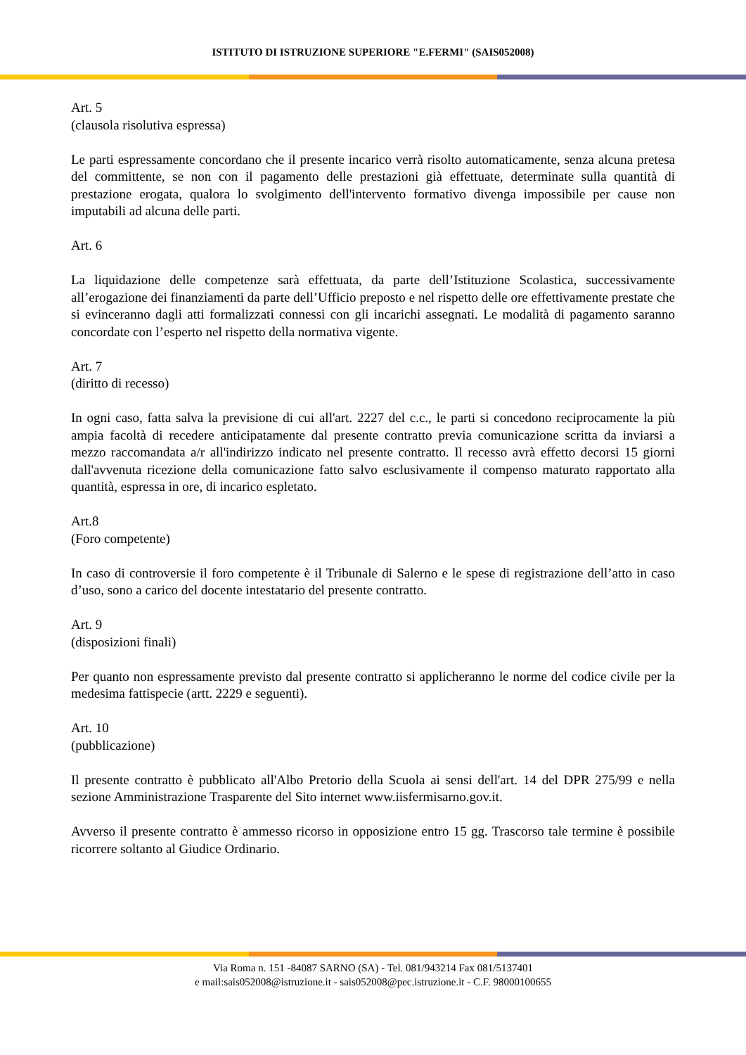ISTITUTO DI ISTRUZIONE SUPERIORE "E.FERMI" (SAIS052008)
Art. 5
(clausola risolutiva espressa)
Le parti espressamente concordano che il presente incarico verrà risolto automaticamente, senza alcuna pretesa del committente, se non con il pagamento delle prestazioni già effettuate, determinate sulla quantità di prestazione erogata, qualora lo svolgimento dell'intervento formativo divenga impossibile per cause non imputabili ad alcuna delle parti.
Art. 6
La liquidazione delle competenze sarà effettuata, da parte dell’Istituzione Scolastica, successivamente all’erogazione dei finanziamenti da parte dell’Ufficio preposto e nel rispetto delle ore effettivamente prestate che si evinceranno dagli atti formalizzati connessi con gli incarichi assegnati. Le modalità di pagamento saranno concordate con l’esperto nel rispetto della normativa vigente.
Art. 7
(diritto di recesso)
In ogni caso, fatta salva la previsione di cui all'art. 2227 del c.c., le parti si concedono reciprocamente la più ampia facoltà di recedere anticipatamente dal presente contratto previa comunicazione scritta da inviarsi a mezzo raccomandata a/r all'indirizzo indicato nel presente contratto. Il recesso avrà effetto decorsi 15 giorni dall'avvenuta ricezione della comunicazione fatto salvo esclusivamente il compenso maturato rapportato alla quantità, espressa in ore, di incarico espletato.
Art.8
(Foro competente)
In caso di controversie il foro competente è il Tribunale di Salerno e le spese di registrazione dell’atto in caso d’uso, sono a carico del docente intestatario del presente contratto.
Art. 9
(disposizioni finali)
Per quanto non espressamente previsto dal presente contratto si applicheranno le norme del codice civile per la medesima fattispecie (artt. 2229 e seguenti).
Art. 10
(pubblicazione)
Il presente contratto è pubblicato all'Albo Pretorio della Scuola ai sensi dell'art. 14 del DPR 275/99 e nella sezione Amministrazione Trasparente del Sito internet www.iisfermisarno.gov.it.
Avverso il presente contratto è ammesso ricorso in opposizione entro 15 gg. Trascorso tale termine è possibile ricorrere soltanto al Giudice Ordinario.
Via Roma n. 151 -84087 SARNO (SA) - Tel. 081/943214 Fax 081/5137401
e mail:sais052008@istruzione.it - sais052008@pec.istruzione.it - C.F. 98000100655